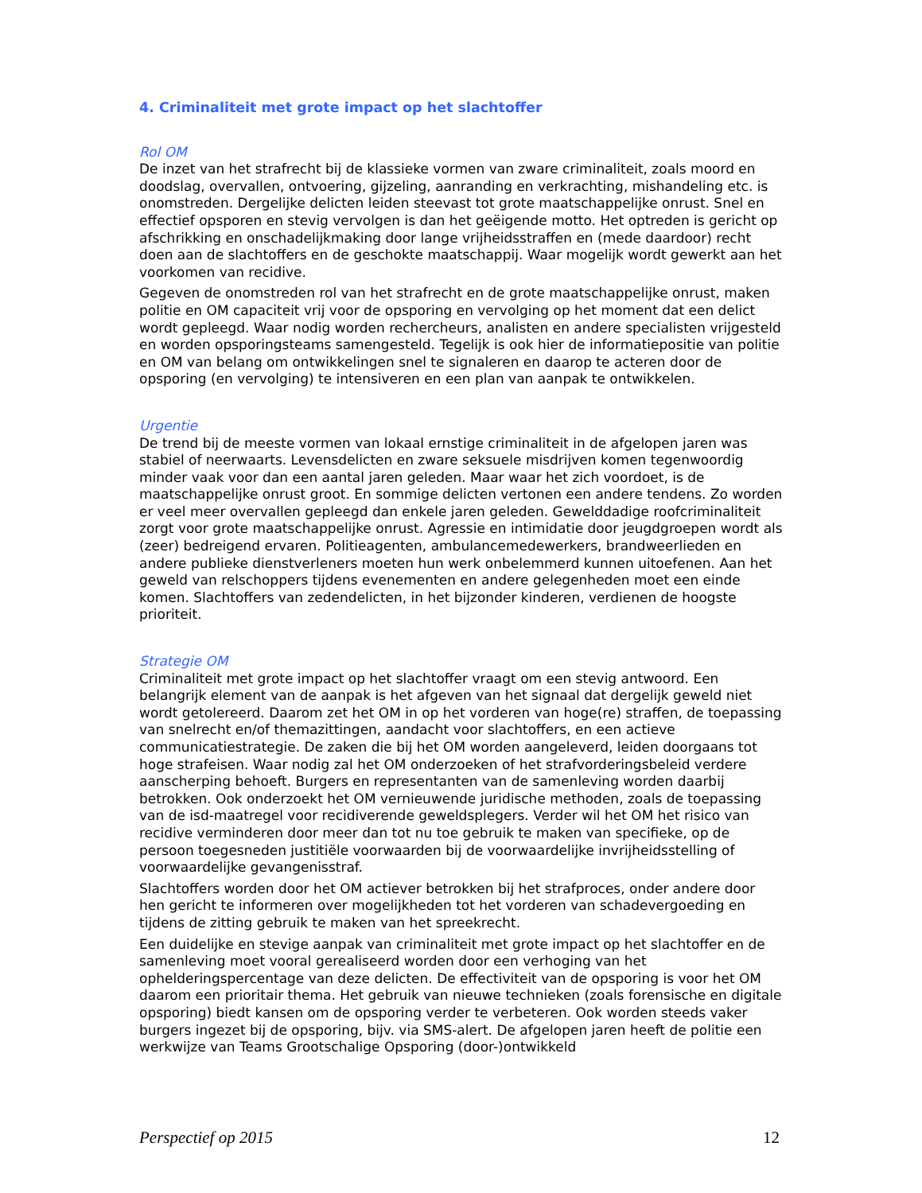4. Criminaliteit met grote impact op het slachtoffer
Rol OM
De inzet van het strafrecht bij de klassieke vormen van zware criminaliteit, zoals moord en doodslag, overvallen, ontvoering, gijzeling, aanranding en verkrachting, mishandeling etc. is onomstreden. Dergelijke delicten leiden steevast tot grote maatschappelijke onrust. Snel en effectief opsporen en stevig vervolgen is dan het geëigende motto. Het optreden is gericht op afschrikking en onschadelijkmaking door lange vrijheidsstraffen en (mede daardoor) recht doen aan de slachtoffers en de geschokte maatschappij. Waar mogelijk wordt gewerkt aan het voorkomen van recidive.
Gegeven de onomstreden rol van het strafrecht en de grote maatschappelijke onrust, maken politie en OM capaciteit vrij voor de opsporing en vervolging op het moment dat een delict wordt gepleegd. Waar nodig worden rechercheurs, analisten en andere specialisten vrijgesteld en worden opsporingsteams samengesteld. Tegelijk is ook hier de informatiepositie van politie en OM van belang om ontwikkelingen snel te signaleren en daarop te acteren door de opsporing (en vervolging) te intensiveren en een plan van aanpak te ontwikkelen.
Urgentie
De trend bij de meeste vormen van lokaal ernstige criminaliteit in de afgelopen jaren was stabiel of neerwaarts. Levensdelicten en zware seksuele misdrijven komen tegenwoordig minder vaak voor dan een aantal jaren geleden. Maar waar het zich voordoet, is de maatschappelijke onrust groot. En sommige delicten vertonen een andere tendens. Zo worden er veel meer overvallen gepleegd dan enkele jaren geleden. Gewelddadige roofcriminaliteit zorgt voor grote maatschappelijke onrust. Agressie en intimidatie door jeugdgroepen wordt als (zeer) bedreigend ervaren. Politieagenten, ambulancemedewerkers, brandweerlieden en andere publieke dienstverleners moeten hun werk onbelemmerd kunnen uitoefenen. Aan het geweld van relschoppers tijdens evenementen en andere gelegenheden moet een einde komen. Slachtoffers van zedendelicten, in het bijzonder kinderen, verdienen de hoogste prioriteit.
Strategie OM
Criminaliteit met grote impact op het slachtoffer vraagt om een stevig antwoord. Een belangrijk element van de aanpak is het afgeven van het signaal dat dergelijk geweld niet wordt getolereerd. Daarom zet het OM in op het vorderen van hoge(re) straffen, de toepassing van snelrecht en/of themazittingen, aandacht voor slachtoffers, en een actieve communicatiestrategie. De zaken die bij het OM worden aangeleverd, leiden doorgaans tot hoge strafeisen. Waar nodig zal het OM onderzoeken of het strafvorderingsbeleid verdere aanscherping behoeft. Burgers en representanten van de samenleving worden daarbij betrokken. Ook onderzoekt het OM vernieuwende juridische methoden, zoals de toepassing van de isd-maatregel voor recidiverende geweldsplegers. Verder wil het OM het risico van recidive verminderen door meer dan tot nu toe gebruik te maken van specifieke, op de persoon toegesneden justitiële voorwaarden bij de voorwaardelijke invrijheidsstelling of voorwaardelijke gevangenisstraf.
Slachtoffers worden door het OM actiever betrokken bij het strafproces, onder andere door hen gericht te informeren over mogelijkheden tot het vorderen van schadevergoeding en tijdens de zitting gebruik te maken van het spreekrecht.
Een duidelijke en stevige aanpak van criminaliteit met grote impact op het slachtoffer en de samenleving moet vooral gerealiseerd worden door een verhoging van het ophelderingspercentage van deze delicten. De effectiviteit van de opsporing is voor het OM daarom een prioritair thema. Het gebruik van nieuwe technieken (zoals forensische en digitale opsporing) biedt kansen om de opsporing verder te verbeteren. Ook worden steeds vaker burgers ingezet bij de opsporing, bijv. via SMS-alert. De afgelopen jaren heeft de politie een werkwijze van Teams Grootschalige Opsporing (door-)ontwikkeld
Perspectief op 2015 12